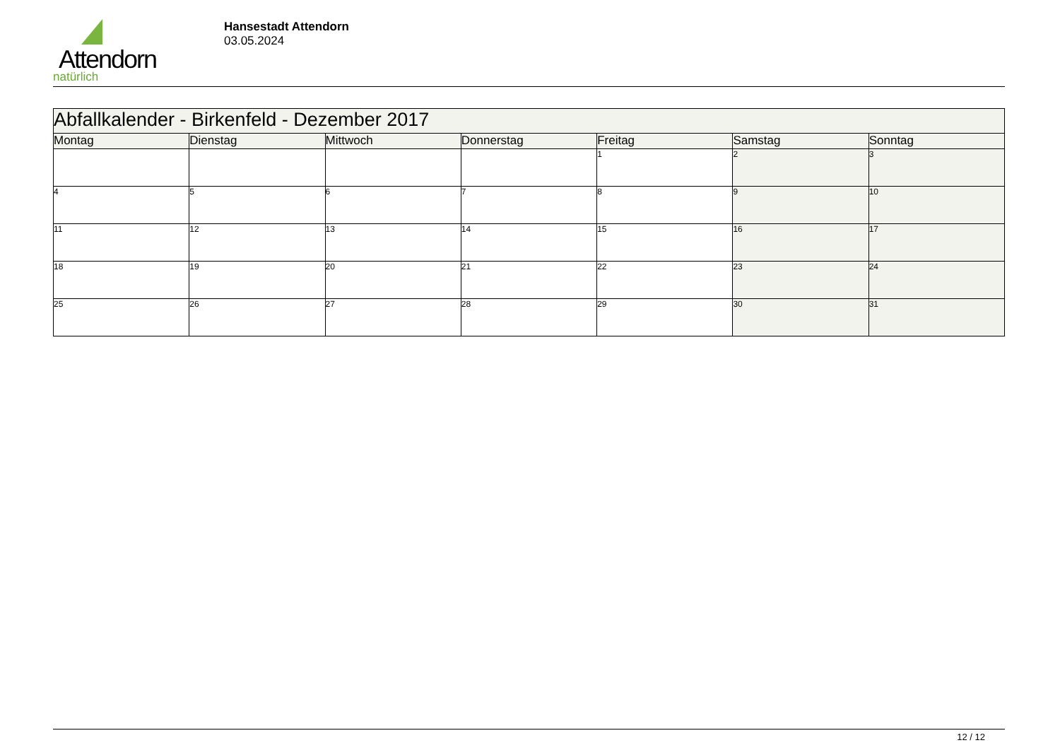Attendorn
natürlich
Hansestadt Attendorn
03.05.2024
| Abfallkalender - Birkenfeld - Dezember 2017 | | | | | | |
| Montag | Dienstag | Mittwoch | Donnerstag | Freitag | Samstag | Sonntag |
| | | | | 1 | 2 | 3 |
| 4 | 5 | 6 | 7 | 8 | 9 | 10 |
| 11 | 12 | 13 | 14 | 15 | 16 | 17 |
| 18 | 19 | 20 | 21 | 22 | 23 | 24 |
| 25 | 26 | 27 | 28 | 29 | 30 | 31 |
12 / 12